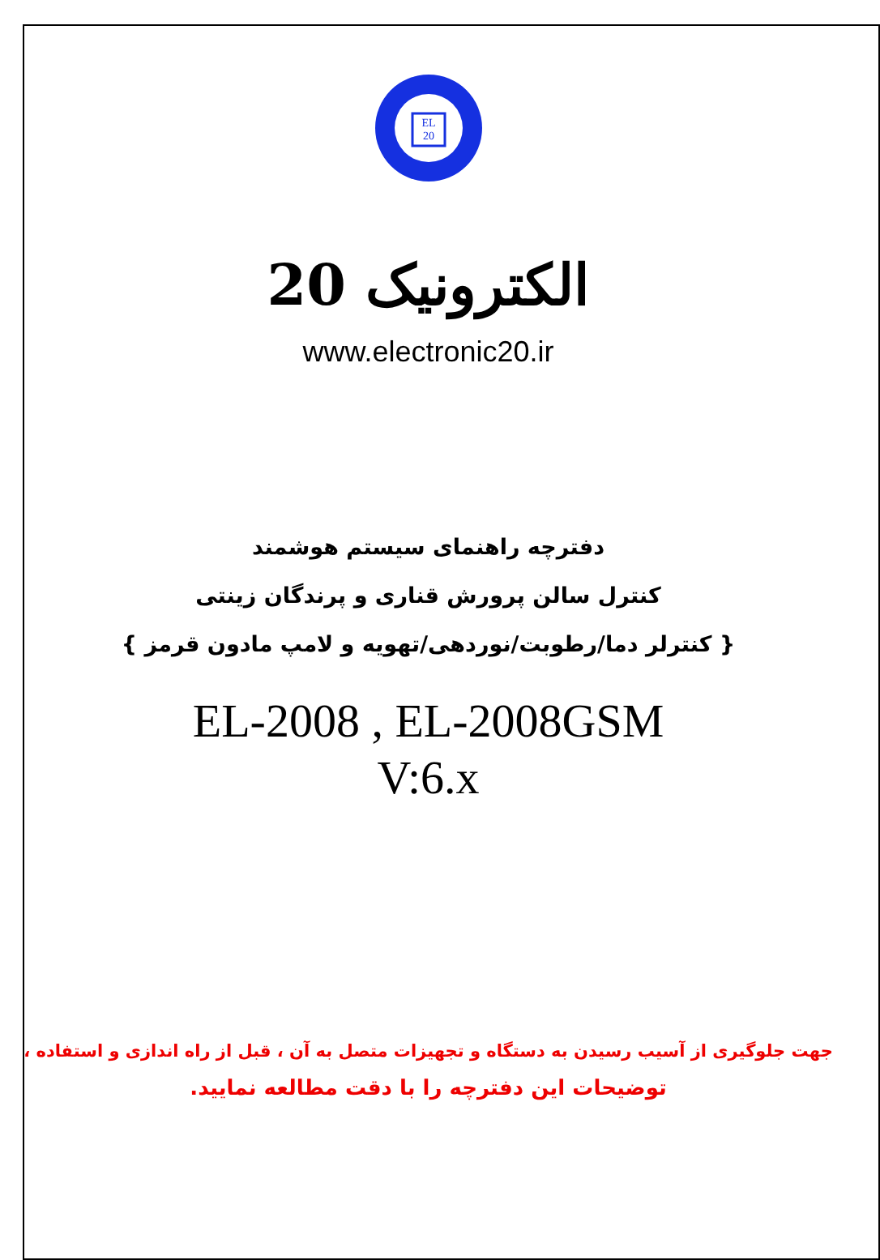EL
20
الکترونیک 20
www.electronic20.ir
دفترچه راهنمای سیستم هوشمند
کنترل سالن پرورش قناری و پرندگان زینتی
{ کنترلر دما/رطوبت/نوردهی/تهویه و لامپ مادون قرمز }
EL-2008 , EL-2008GSM
V:6.x
جهت جلوگیری از آسیب رسیدن به دستگاه و تجهیزات متصل به آن ، قبل از راه اندازی و استفاده ،
توضیحات این دفترچه را با دقت مطالعه نمایید.